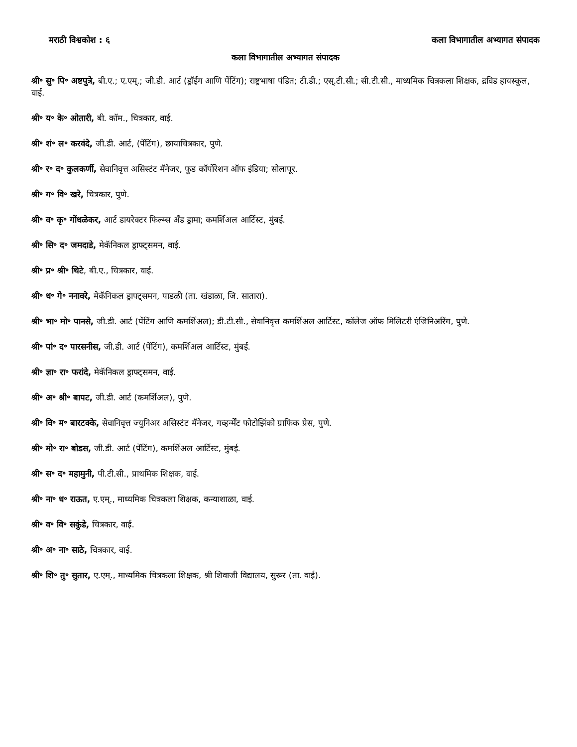मराठी विश्वकोश : ६ कला विभागातील अभ्यागत संपादक
कला विभागातील अभ्यागत संपादक
श्री॰ सु॰ पि॰ अष्टपुत्रे, बी.ए.; ए.एम्.; जी.डी. आर्ट (ड्रॉईंग आणि पेंटिंग); राष्ट्रभाषा पंडित; टी.डी.; एस्.टी.सी.; सी.टी.सी., माध्यमिक चित्रकला शिक्षक, द्रविड हायस्कूल, वाई.
श्री॰ य॰ के॰ ओतारी, बी. कॉम., चित्रकार, वाई.
श्री॰ शं॰ ल॰ करवंदे, जी.डी. आर्ट, (पेंटिंग), छायाचित्रकार, पुणे.
श्री॰ र॰ द॰ कुलकर्णी, सेवानिवृत्त असिस्टंट मॅनेजर, फूड कॉर्पोरेशन ऑफ इंडिया; सोलापूर.
श्री॰ ग॰ वि॰ खरे, चित्रकार, पुणे.
श्री॰ व॰ कृ॰ गोंधळेकर, आर्ट डायरेक्टर फिल्म्स अँड ड्रामा; कमर्शिअल आर्टिस्ट, मुंबई.
श्री॰ सि॰ द॰ जमदाडे, मेकॅनिकल ड्राफ्ट्‌समन, वाई.
श्री॰ प्र॰ श्री॰ थिटे, बी.ए., चित्रकार, वाई.
श्री॰ ध॰ गे॰ ननावरे, मेकॅनिकल ड्राफ्ट्‌समन, पाडळी (ता. खंडाळा, जि. सातारा).
श्री॰ भा॰ मो॰ पानसे, जी.डी. आर्ट (पेंटिंग आणि कमर्शिअल); डी.टी.सी., सेवानिवृत्त कमर्शिअल आर्टिस्ट, कॉलेज ऑफ मिलिटरी एंजिनिअरिंग, पुणे.
श्री॰ पां॰ द॰ पारसनीस, जी.डी. आर्ट (पेंटिंग), कमर्शिअल आर्टिस्ट, मुंबई.
श्री॰ ज्ञा॰ रा॰ फरांदे, मेकॅनिकल ड्राफ्ट्‌समन, वाई.
श्री॰ अ॰ श्री॰ बापट, जी.डी. आर्ट (कमर्शिअल), पुणे.
श्री॰ वि॰ म॰ बारटक्के, सेवानिवृत्त ज्युनिअर असिस्टंट मॅनेजर, गव्हर्न्मेंट फोटोझिंको ग्राफिक प्रेस, पुणे.
श्री॰ मो॰ रा॰ बोडस, जी.डी. आर्ट (पेंटिंग), कमर्शिअल आर्टिस्ट, मुंबई.
श्री॰ स॰ द॰ महामुनी, पी.टी.सी., प्राथमिक शिक्षक, वाई.
श्री॰ ना॰ ध॰ राऊत, ए.एम्., माध्यमिक चित्रकला शिक्षक, कन्याशाळा, वाई.
श्री॰ व॰ वि॰ सकुंडे, चित्रकार, वाई.
श्री॰ अ॰ ना॰ साठे, चित्रकार, वाई.
श्री॰ शि॰ तु॰ सुतार, ए.एम्., माध्यमिक चित्रकला शिक्षक, श्री शिवाजी विद्यालय, सुरूर (ता. वाई).